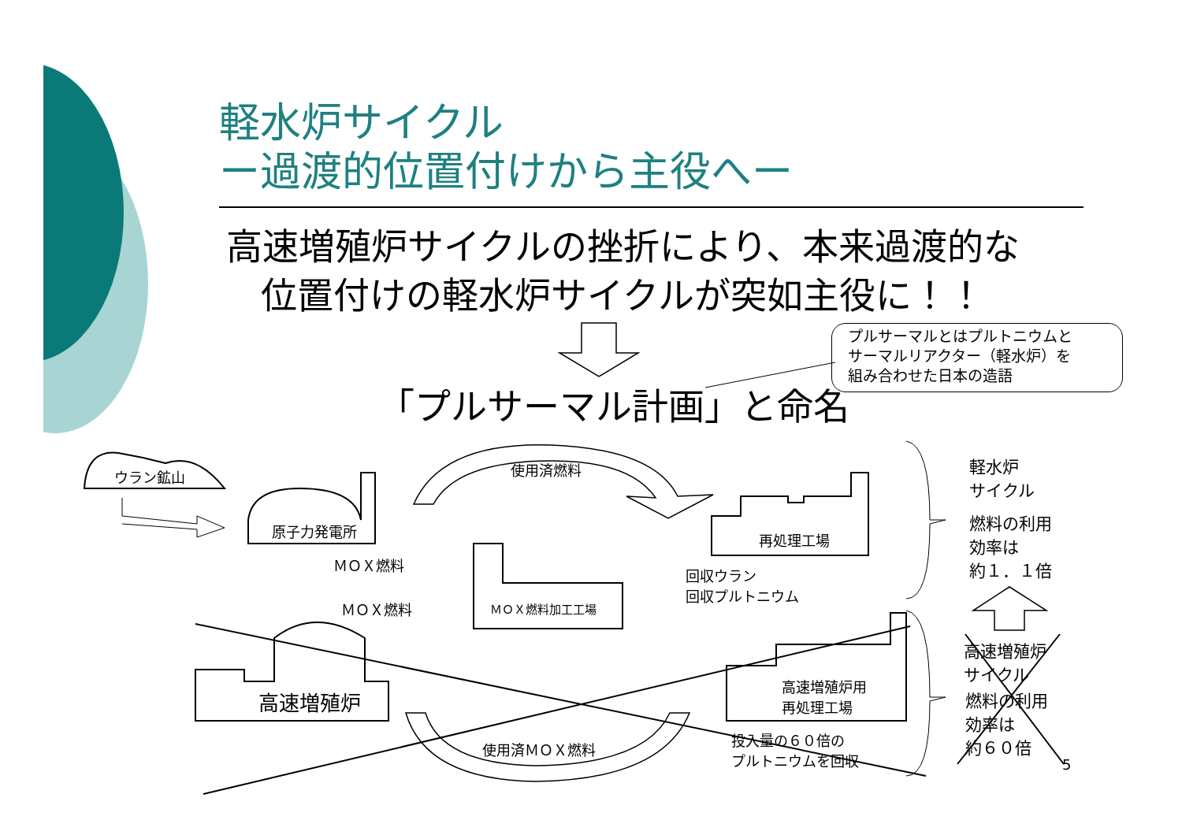軽水炉サイクル
ー過渡的位置付けから主役へー
高速増殖炉サイクルの挫折により、本来過渡的な
位置付けの軽水炉サイクルが突如主役に！！
プルサーマルとはプルトニウムと
サーマルリアクター（軽水炉）を
組み合わせた日本の造語
「プルサーマル計画」と命名
ウラン鉱山
原子力発電所
使用済燃料
再処理工場
ＭＯＸ燃料
ＭＯＸ燃料 ＭＯＸ燃料加工工場
回収ウラン
回収プルトニウム
高速増殖炉
高速増殖炉用
再処理工場
使用済ＭＯＸ燃料
投入量の６０倍の
プルトニウムを回収
軽水炉
サイクル
燃料の利用
効率は
約１．１倍
高速増殖炉
サイクル
燃料の利用
効率は
約６０倍
5